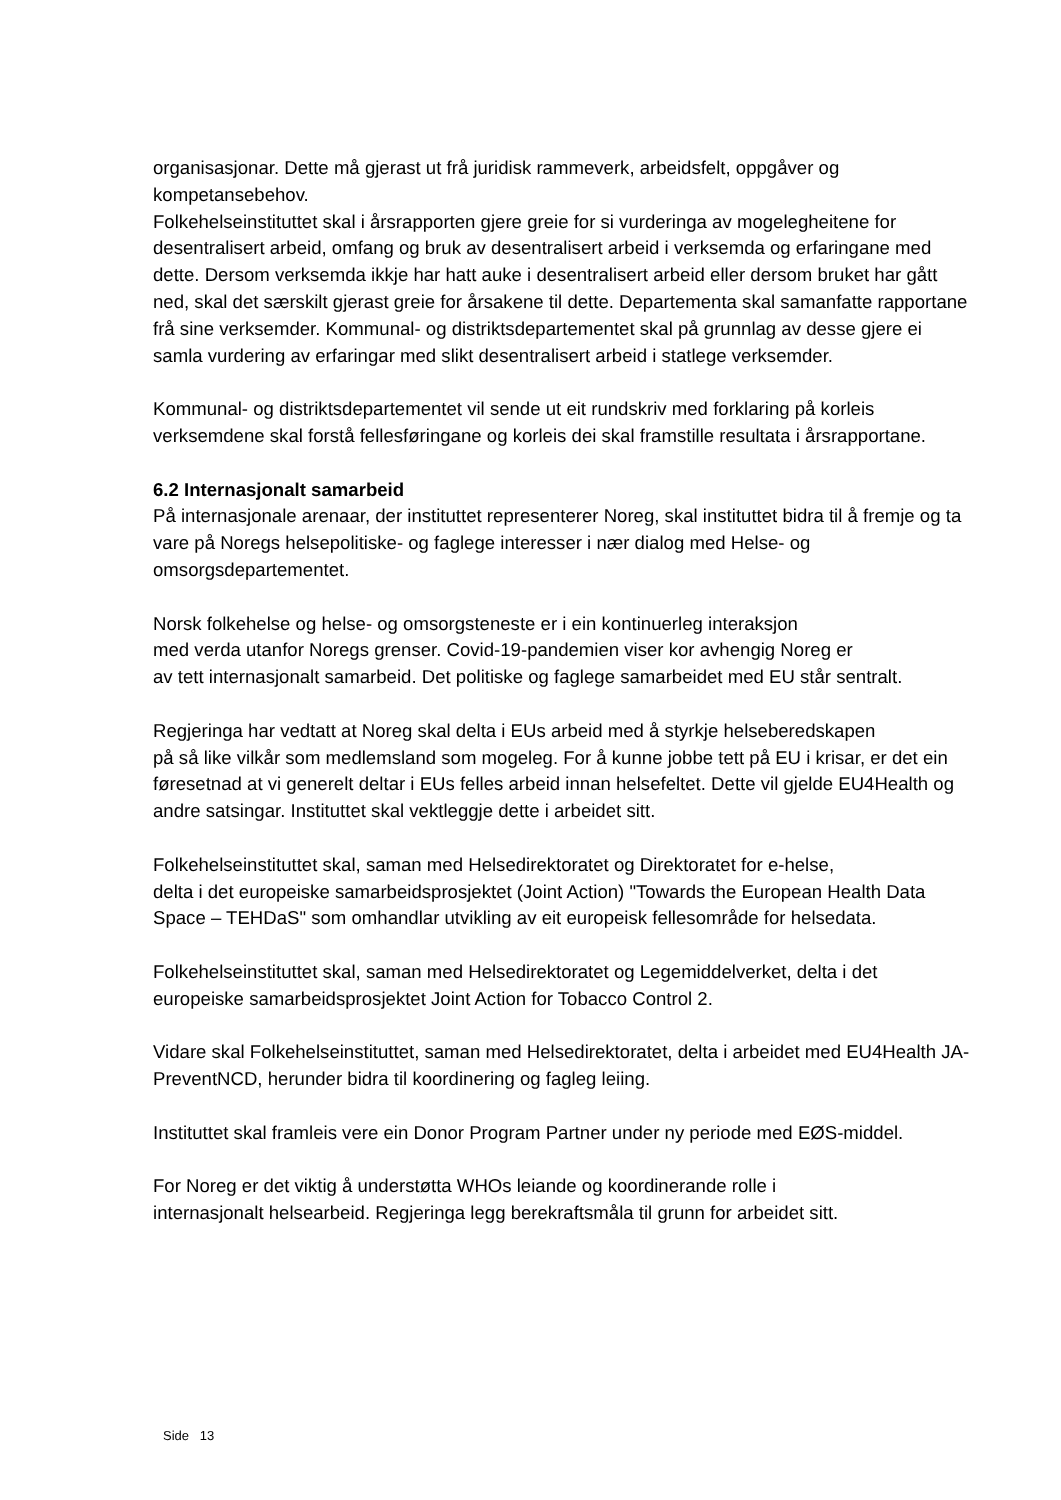organisasjonar. Dette må gjerast ut frå juridisk rammeverk, arbeidsfelt, oppgåver og kompetansebehov.
Folkehelseinstituttet skal i årsrapporten gjere greie for si vurderinga av mogelegheitene for desentralisert arbeid, omfang og bruk av desentralisert arbeid i verksemda og erfaringane med dette. Dersom verksemda ikkje har hatt auke i desentralisert arbeid eller dersom bruket har gått ned, skal det særskilt gjerast greie for årsakene til dette. Departementa skal samanfatte rapportane frå sine verksemder. Kommunal- og distriktsdepartementet skal på grunnlag av desse gjere ei samla vurdering av erfaringar med slikt desentralisert arbeid i statlege verksemder.
Kommunal- og distriktsdepartementet vil sende ut eit rundskriv med forklaring på korleis verksemdene skal forstå fellesføringane og korleis dei skal framstille resultata i årsrapportane.
6.2 Internasjonalt samarbeid
På internasjonale arenaar, der instituttet representerer Noreg, skal instituttet bidra til å fremje og ta vare på Noregs helsepolitiske- og faglege interesser i nær dialog med Helse- og omsorgsdepartementet.
Norsk folkehelse og helse- og omsorgsteneste er i ein kontinuerleg interaksjon
med verda utanfor Noregs grenser. Covid-19-pandemien viser kor avhengig Noreg er
av tett internasjonalt samarbeid. Det politiske og faglege samarbeidet med EU står sentralt.
Regjeringa har vedtatt at Noreg skal delta i EUs arbeid med å styrkje helseberedskapen
på så like vilkår som medlemsland som mogeleg. For å kunne jobbe tett på EU i krisar, er det ein føresetnad at vi generelt deltar i EUs felles arbeid innan helsefeltet. Dette vil gjelde EU4Health og andre satsingar. Instituttet skal vektleggje dette i arbeidet sitt.
Folkehelseinstituttet skal, saman med Helsedirektoratet og Direktoratet for e-helse,
delta i det europeiske samarbeidsprosjektet (Joint Action) "Towards the European Health Data Space – TEHDaS" som omhandlar utvikling av eit europeisk fellesområde for helsedata.
Folkehelseinstituttet skal, saman med Helsedirektoratet og Legemiddelverket, delta i det europeiske samarbeidsprosjektet Joint Action for Tobacco Control 2.
Vidare skal Folkehelseinstituttet, saman med Helsedirektoratet, delta i arbeidet med EU4Health JA-PreventNCD, herunder bidra til koordinering og fagleg leiing.
Instituttet skal framleis vere ein Donor Program Partner under ny periode med EØS-middel.
For Noreg er det viktig å understøtta WHOs leiande og koordinerande rolle i
internasjonalt helsearbeid. Regjeringa legg berekraftsmåla til grunn for arbeidet sitt.
Side 13